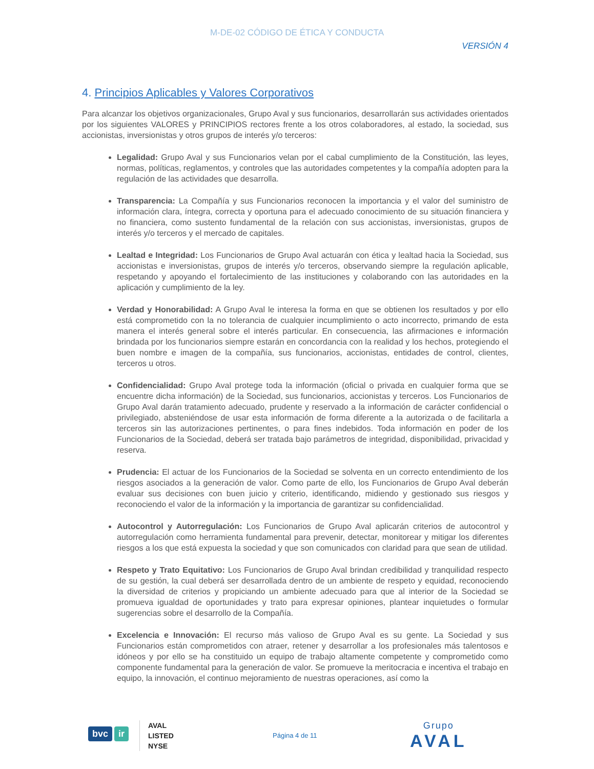M-DE-02 CÓDIGO DE ÉTICA Y CONDUCTA
VERSIÓN 4
4. Principios Aplicables y Valores Corporativos
Para alcanzar los objetivos organizacionales, Grupo Aval y sus funcionarios, desarrollarán sus actividades orientados por los siguientes VALORES y PRINCIPIOS rectores frente a los otros colaboradores, al estado, la sociedad, sus accionistas, inversionistas y otros grupos de interés y/o terceros:
Legalidad: Grupo Aval y sus Funcionarios velan por el cabal cumplimiento de la Constitución, las leyes, normas, políticas, reglamentos, y controles que las autoridades competentes y la compañía adopten para la regulación de las actividades que desarrolla.
Transparencia: La Compañía y sus Funcionarios reconocen la importancia y el valor del suministro de información clara, íntegra, correcta y oportuna para el adecuado conocimiento de su situación financiera y no financiera, como sustento fundamental de la relación con sus accionistas, inversionistas, grupos de interés y/o terceros y el mercado de capitales.
Lealtad e Integridad: Los Funcionarios de Grupo Aval actuarán con ética y lealtad hacia la Sociedad, sus accionistas e inversionistas, grupos de interés y/o terceros, observando siempre la regulación aplicable, respetando y apoyando el fortalecimiento de las instituciones y colaborando con las autoridades en la aplicación y cumplimiento de la ley.
Verdad y Honorabilidad: A Grupo Aval le interesa la forma en que se obtienen los resultados y por ello está comprometido con la no tolerancia de cualquier incumplimiento o acto incorrecto, primando de esta manera el interés general sobre el interés particular. En consecuencia, las afirmaciones e información brindada por los funcionarios siempre estarán en concordancia con la realidad y los hechos, protegiendo el buen nombre e imagen de la compañía, sus funcionarios, accionistas, entidades de control, clientes, terceros u otros.
Confidencialidad: Grupo Aval protege toda la información (oficial o privada en cualquier forma que se encuentre dicha información) de la Sociedad, sus funcionarios, accionistas y terceros. Los Funcionarios de Grupo Aval darán tratamiento adecuado, prudente y reservado a la información de carácter confidencial o privilegiado, absteniéndose de usar esta información de forma diferente a la autorizada o de facilitarla a terceros sin las autorizaciones pertinentes, o para fines indebidos. Toda información en poder de los Funcionarios de la Sociedad, deberá ser tratada bajo parámetros de integridad, disponibilidad, privacidad y reserva.
Prudencia: El actuar de los Funcionarios de la Sociedad se solventa en un correcto entendimiento de los riesgos asociados a la generación de valor. Como parte de ello, los Funcionarios de Grupo Aval deberán evaluar sus decisiones con buen juicio y criterio, identificando, midiendo y gestionado sus riesgos y reconociendo el valor de la información y la importancia de garantizar su confidencialidad.
Autocontrol y Autorregulación: Los Funcionarios de Grupo Aval aplicarán criterios de autocontrol y autorregulación como herramienta fundamental para prevenir, detectar, monitorear y mitigar los diferentes riesgos a los que está expuesta la sociedad y que son comunicados con claridad para que sean de utilidad.
Respeto y Trato Equitativo: Los Funcionarios de Grupo Aval brindan credibilidad y tranquilidad respecto de su gestión, la cual deberá ser desarrollada dentro de un ambiente de respeto y equidad, reconociendo la diversidad de criterios y propiciando un ambiente adecuado para que al interior de la Sociedad se promueva igualdad de oportunidades y trato para expresar opiniones, plantear inquietudes o formular sugerencias sobre el desarrollo de la Compañía.
Excelencia e Innovación: El recurso más valioso de Grupo Aval es su gente. La Sociedad y sus Funcionarios están comprometidos con atraer, retener y desarrollar a los profesionales más talentosos e idóneos y por ello se ha constituido un equipo de trabajo altamente competente y comprometido como componente fundamental para la generación de valor. Se promueve la meritocracia e incentiva el trabajo en equipo, la innovación, el continuo mejoramiento de nuestras operaciones, así como la
bvc ir
AVAL
LISTED
NYSE
Página 4 de 11
Grupo
AVAL